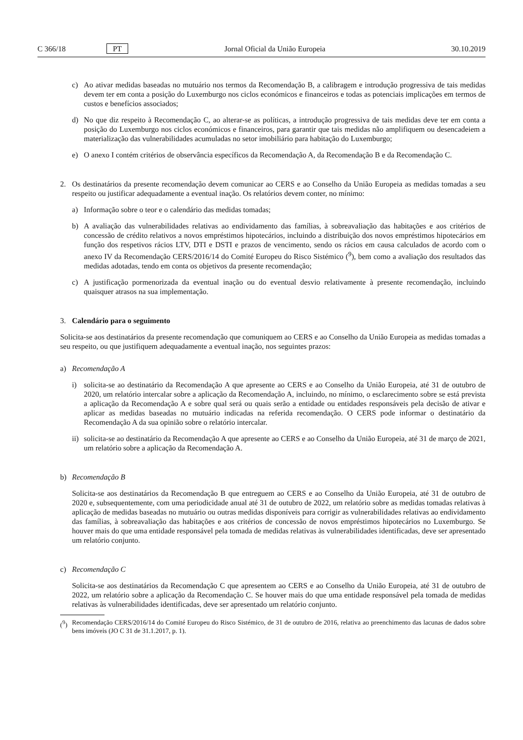C 366/18 PT Jornal Oficial da União Europeia 30.10.2019
c) Ao ativar medidas baseadas no mutuário nos termos da Recomendação B, a calibragem e introdução progressiva de tais medidas devem ter em conta a posição do Luxemburgo nos ciclos económicos e financeiros e todas as potenciais implicações em termos de custos e benefícios associados;
d) No que diz respeito à Recomendação C, ao alterar-se as políticas, a introdução progressiva de tais medidas deve ter em conta a posição do Luxemburgo nos ciclos económicos e financeiros, para garantir que tais medidas não amplifiquem ou desencadeiem a materialização das vulnerabilidades acumuladas no setor imobiliário para habitação do Luxemburgo;
e) O anexo I contém critérios de observância específicos da Recomendação A, da Recomendação B e da Recomendação C.
2. Os destinatários da presente recomendação devem comunicar ao CERS e ao Conselho da União Europeia as medidas tomadas a seu respeito ou justificar adequadamente a eventual inação. Os relatórios devem conter, no mínimo:
a) Informação sobre o teor e o calendário das medidas tomadas;
b) A avaliação das vulnerabilidades relativas ao endividamento das famílias, à sobreavaliação das habitações e aos critérios de concessão de crédito relativos a novos empréstimos hipotecários, incluindo a distribuição dos novos empréstimos hipotecários em função dos respetivos rácios LTV, DTI e DSTI e prazos de vencimento, sendo os rácios em causa calculados de acordo com o anexo IV da Recomendação CERS/2016/14 do Comité Europeu do Risco Sistémico (<sup>9</sup>), bem como a avaliação dos resultados das medidas adotadas, tendo em conta os objetivos da presente recomendação;
c) A justificação pormenorizada da eventual inação ou do eventual desvio relativamente à presente recomendação, incluindo quaisquer atrasos na sua implementação.
3. Calendário para o seguimento
Solicita-se aos destinatários da presente recomendação que comuniquem ao CERS e ao Conselho da União Europeia as medidas tomadas a seu respeito, ou que justifiquem adequadamente a eventual inação, nos seguintes prazos:
a) Recomendação A
i) solicita-se ao destinatário da Recomendação A que apresente ao CERS e ao Conselho da União Europeia, até 31 de outubro de 2020, um relatório intercalar sobre a aplicação da Recomendação A, incluindo, no mínimo, o esclarecimento sobre se está prevista a aplicação da Recomendação A e sobre qual será ou quais serão a entidade ou entidades responsáveis pela decisão de ativar e aplicar as medidas baseadas no mutuário indicadas na referida recomendação. O CERS pode informar o destinatário da Recomendação A da sua opinião sobre o relatório intercalar.
ii)
solicita-se ao destinatário da Recomendação A que apresente ao CERS e ao Conselho da União Europeia, até 31 de março de 2021, um relatório sobre a aplicação da Recomendação A.
b) Recomendação B
Solicita-se aos destinatários da Recomendação B que entreguem ao CERS e ao Conselho da União Europeia, até 31 de outubro de 2020 e, subsequentemente, com uma periodicidade anual até 31 de outubro de 2022, um relatório sobre as medidas tomadas relativas à aplicação de medidas baseadas no mutuário ou outras medidas disponíveis para corrigir as vulnerabilidades relativas ao endividamento das famílias, à sobreavaliação das habitações e aos critérios de concessão de novos empréstimos hipotecários no Luxemburgo. Se houver mais do que uma entidade responsável pela tomada de medidas relativas às vulnerabilidades identificadas, deve ser apresentado um relatório conjunto.
c) Recomendação C
Solicita-se aos destinatários da Recomendação C que apresentem ao CERS e ao Conselho da União Europeia, até 31 de outubro de 2022, um relatório sobre a aplicação da Recomendação C. Se houver mais do que uma entidade responsável pela tomada de medidas relativas às vulnerabilidades identificadas, deve ser apresentado um relatório conjunto.
(<sup>9</sup>)
Recomendação CERS/2016/14 do Comité Europeu do Risco Sistémico, de 31 de outubro de 2016, relativa ao preenchimento das lacunas de dados sobre bens imóveis (JO C 31 de 31.1.2017, p. 1).